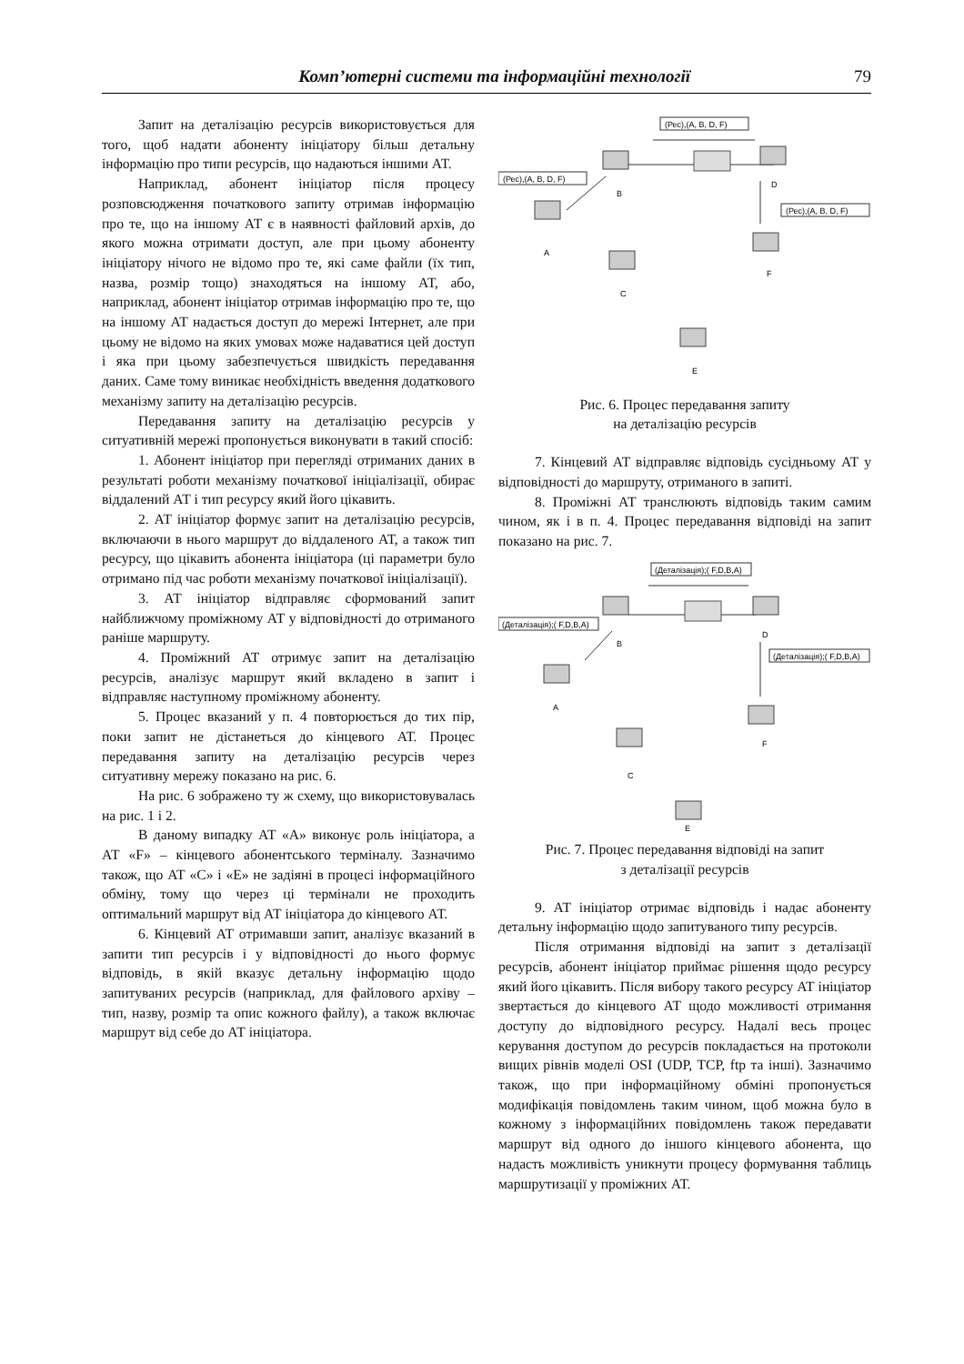Комп’ютерні системи та інформаційні технології 79
Запит на деталізацію ресурсів використовується для того, щоб надати абоненту ініціатору більш детальну інформацію про типи ресурсів, що надаються іншими АТ.
Наприклад, абонент ініціатор після процесу розповсюдження початкового запиту отримав інформацію про те, що на іншому АТ є в наявності файловий архів, до якого можна отримати доступ, але при цьому абоненту ініціатору нічого не відомо про те, які саме файли (їх тип, назва, розмір тощо) знаходяться на іншому АТ, або, наприклад, абонент ініціатор отримав інформацію про те, що на іншому АТ надається доступ до мережі Інтернет, але при цьому не відомо на яких умовах може надаватися цей доступ і яка при цьому забезпечується швидкість передавання даних. Саме тому виникає необхідність введення додаткового механізму запиту на деталізацію ресурсів.
Передавання запиту на деталізацію ресурсів у ситуативній мережі пропонується виконувати в такий спосіб:
1. Абонент ініціатор при перегляді отриманих даних в результаті роботи механізму початкової ініціалізації, обирає віддалений АТ і тип ресурсу який його цікавить.
2. АТ ініціатор формує запит на деталізацію ресурсів, включаючи в нього маршрут до віддаленого АТ, а також тип ресурсу, що цікавить абонента ініціатора (ці параметри було отримано під час роботи механізму початкової ініціалізації).
3. АТ ініціатор відправляє сформований запит найближчому проміжному АТ у відповідності до отриманого раніше маршруту.
4. Проміжний АТ отримує запит на деталізацію ресурсів, аналізує маршрут який вкладено в запит і відправляє наступному проміжному абоненту.
5. Процес вказаний у п. 4 повторюється до тих пір, поки запит не дістанеться до кінцевого АТ. Процес передавання запиту на деталізацію ресурсів через ситуативну мережу показано на рис. 6.
На рис. 6 зображено ту ж схему, що використовувалась на рис. 1 і 2.
В даному випадку АТ «A» виконує роль ініціатора, а АТ «F» – кінцевого абонентського терміналу. Зазначимо також, що АТ «C» і «E» не задіяні в процесі інформаційного обміну, тому що через ці термінали не проходить оптимальний маршрут від АТ ініціатора до кінцевого АТ.
6. Кінцевий АТ отримавши запит, аналізує вказаний в запити тип ресурсів і у відповідності до нього формує відповідь, в якій вказує детальну інформацію щодо запитуваних ресурсів (наприклад, для файлового архіву – тип, назву, розмір та опис кожного файлу), а також включає маршрут від себе до АТ ініціатора.
(Рес),(A, B, D, F)
(Рес),(A, B, D, F)
(Рес),(A, B, D, F)
B
D
A
F
C
E
Рис. 6. Процес передавання запиту
на деталізацію ресурсів
7. Кінцевий АТ відправляє відповідь сусідньому АТ у відповідності до маршруту, отриманого в запиті.
8. Проміжні АТ транслюють відповідь таким самим чином, як і в п. 4. Процес передавання відповіді на запит показано на рис. 7.
(Деталізація);( F,D,B,A)
(Деталізація);( F,D,B,A)
(Деталізація);( F,D,B,A)
B
D
A
F
C
E
Рис. 7. Процес передавання відповіді на запит
з деталізації ресурсів
9. АТ ініціатор отримає відповідь і надає абоненту детальну інформацію щодо запитуваного типу ресурсів.
Після отримання відповіді на запит з деталізації ресурсів, абонент ініціатор приймає рішення щодо ресурсу який його цікавить. Після вибору такого ресурсу АТ ініціатор звертається до кінцевого АТ щодо можливості отримання доступу до відповідного ресурсу. Надалі весь процес керування доступом до ресурсів покладається на протоколи вищих рівнів моделі OSI (UDP, TCP, ftp та інші). Зазначимо також, що при інформаційному обміні пропонується модифікація повідомлень таким чином, щоб можна було в кожному з інформаційних повідомлень також передавати маршрут від одного до іншого кінцевого абонента, що надасть можливість уникнути процесу формування таблиць маршрутизації у проміжних АТ.